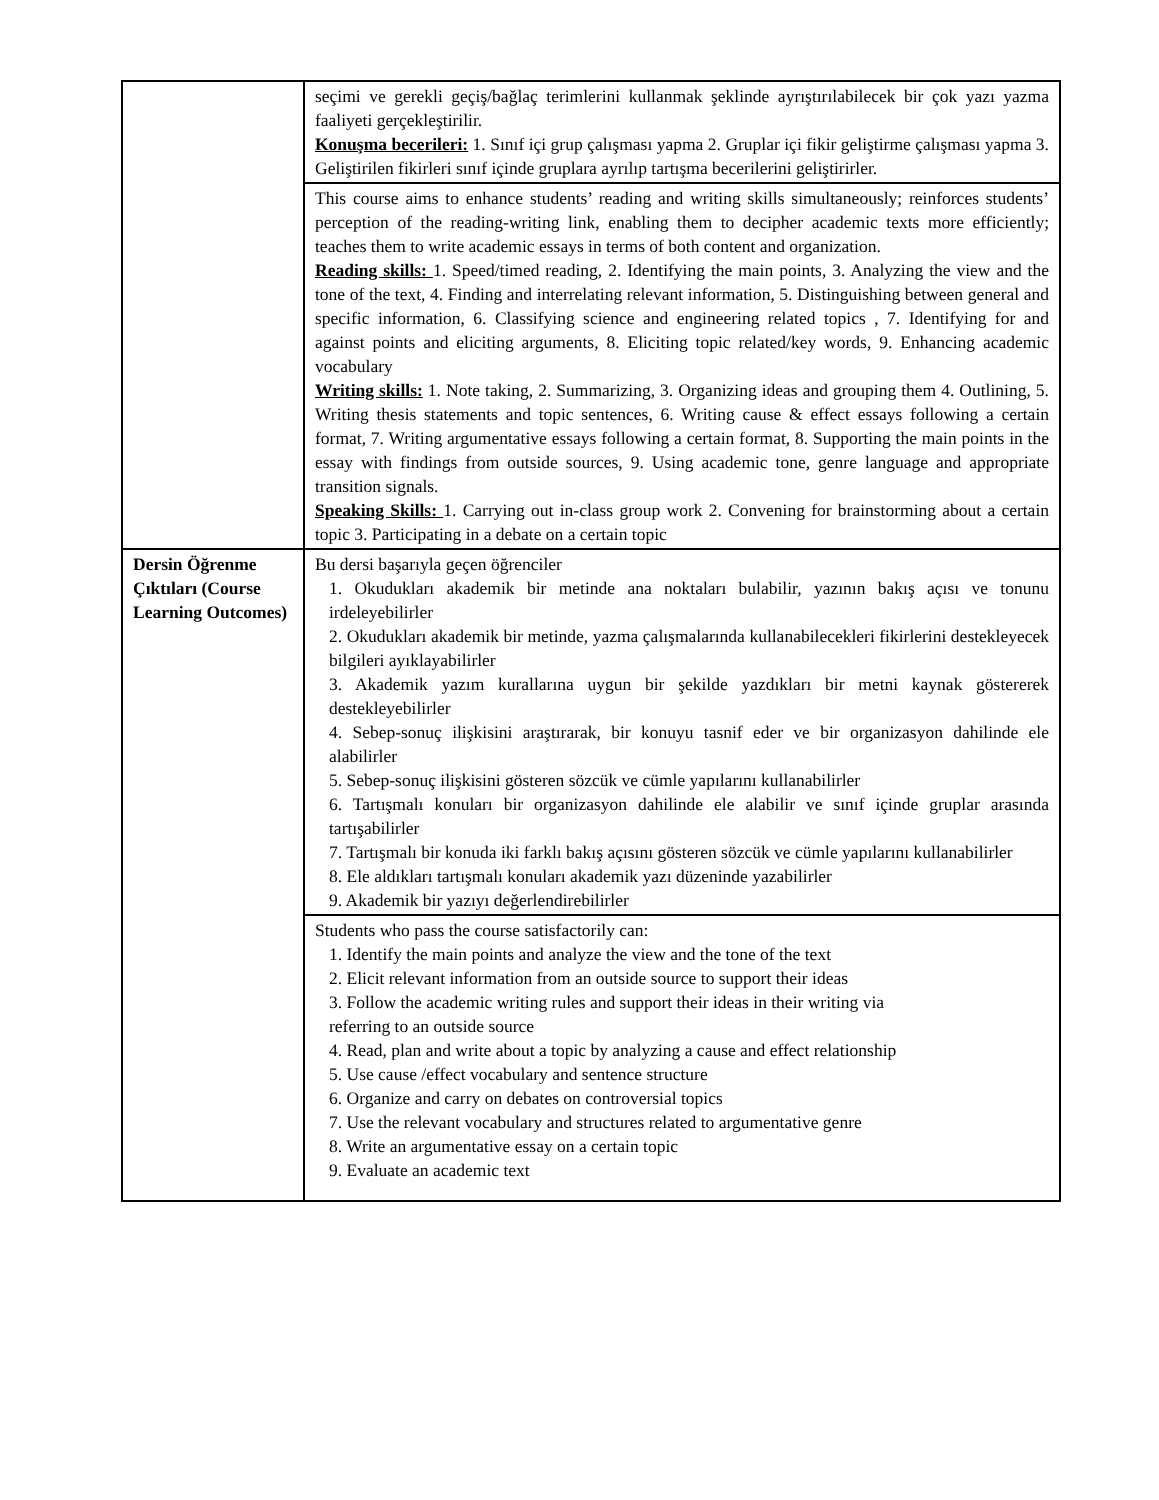| | seçimi ve gerekli geçiş/bağlaç terimlerini kullanmak şeklinde ayrıştırılabilecek bir çok yazı yazma faaliyeti gerçekleştirilir. Konuşma becerileri: 1. Sınıf içi grup çalışması yapma 2. Gruplar içi fikir geliştirme çalışması yapma 3. Geliştirilen fikirleri sınıf içinde gruplara ayrılıp tartışma becerilerini geliştirirler. |
| | This course aims to enhance students’ reading and writing skills simultaneously; reinforces students’ perception of the reading-writing link, enabling them to decipher academic texts more efficiently; teaches them to write academic essays in terms of both content and organization. Reading skills: 1. Speed/timed reading, 2. Identifying the main points, 3. Analyzing the view and the tone of the text, 4. Finding and interrelating relevant information, 5. Distinguishing between general and specific information, 6. Classifying science and engineering related topics , 7. Identifying for and against points and eliciting arguments, 8. Eliciting topic related/key words, 9. Enhancing academic vocabulary Writing skills: 1. Note taking, 2. Summarizing, 3. Organizing ideas and grouping them 4. Outlining, 5. Writing thesis statements and topic sentences, 6. Writing cause & effect essays following a certain format, 7. Writing argumentative essays following a certain format, 8. Supporting the main points in the essay with findings from outside sources, 9. Using academic tone, genre language and appropriate transition signals. Speaking Skills: 1. Carrying out in-class group work 2. Convening for brainstorming about a certain topic 3. Participating in a debate on a certain topic |
| Dersin Öğrenme Çıktıları (Course Learning Outcomes) | Bu dersi başarıyla geçen öğrenciler 1. Okudukları akademik bir metinde ana noktaları bulabilir, yazının bakış açısı ve tonunu irdeleyebilirler 2. Okudukları akademik bir metinde, yazma çalışmalarında kullanabilecekleri fikirlerini destekleyecek bilgileri ayıklayabilirler 3. Akademik yazım kurallarına uygun bir şekilde yazdıkları bir metni kaynak göstererek destekleyebilirler 4. Sebep-sonuç ilişkisini araştırarak, bir konuyu tasnif eder ve bir organizasyon dahilinde ele alabilirler 5. Sebep-sonuç ilişkisini gösteren sözcük ve cümle yapılarını kullanabilirler 6. Tartışmalı konuları bir organizasyon dahilinde ele alabilir ve sınıf içinde gruplar arasında tartışabilirler 7. Tartışmalı bir konuda iki farklı bakış açısını gösteren sözcük ve cümle yapılarını kullanabilirler 8. Ele aldıkları tartışmalı konuları akademik yazı düzeninde yazabilirler 9. Akademik bir yazıyı değerlendirebilirler |
| | Students who pass the course satisfactorily can: 1. Identify the main points and analyze the view and the tone of the text 2. Elicit relevant information from an outside source to support their ideas 3. Follow the academic writing rules and support their ideas in their writing via referring to an outside source 4. Read, plan and write about a topic by analyzing a cause and effect relationship 5. Use cause /effect vocabulary and sentence structure 6. Organize and carry on debates on controversial topics 7. Use the relevant vocabulary and structures related to argumentative genre 8. Write an argumentative essay on a certain topic 9. Evaluate an academic text |